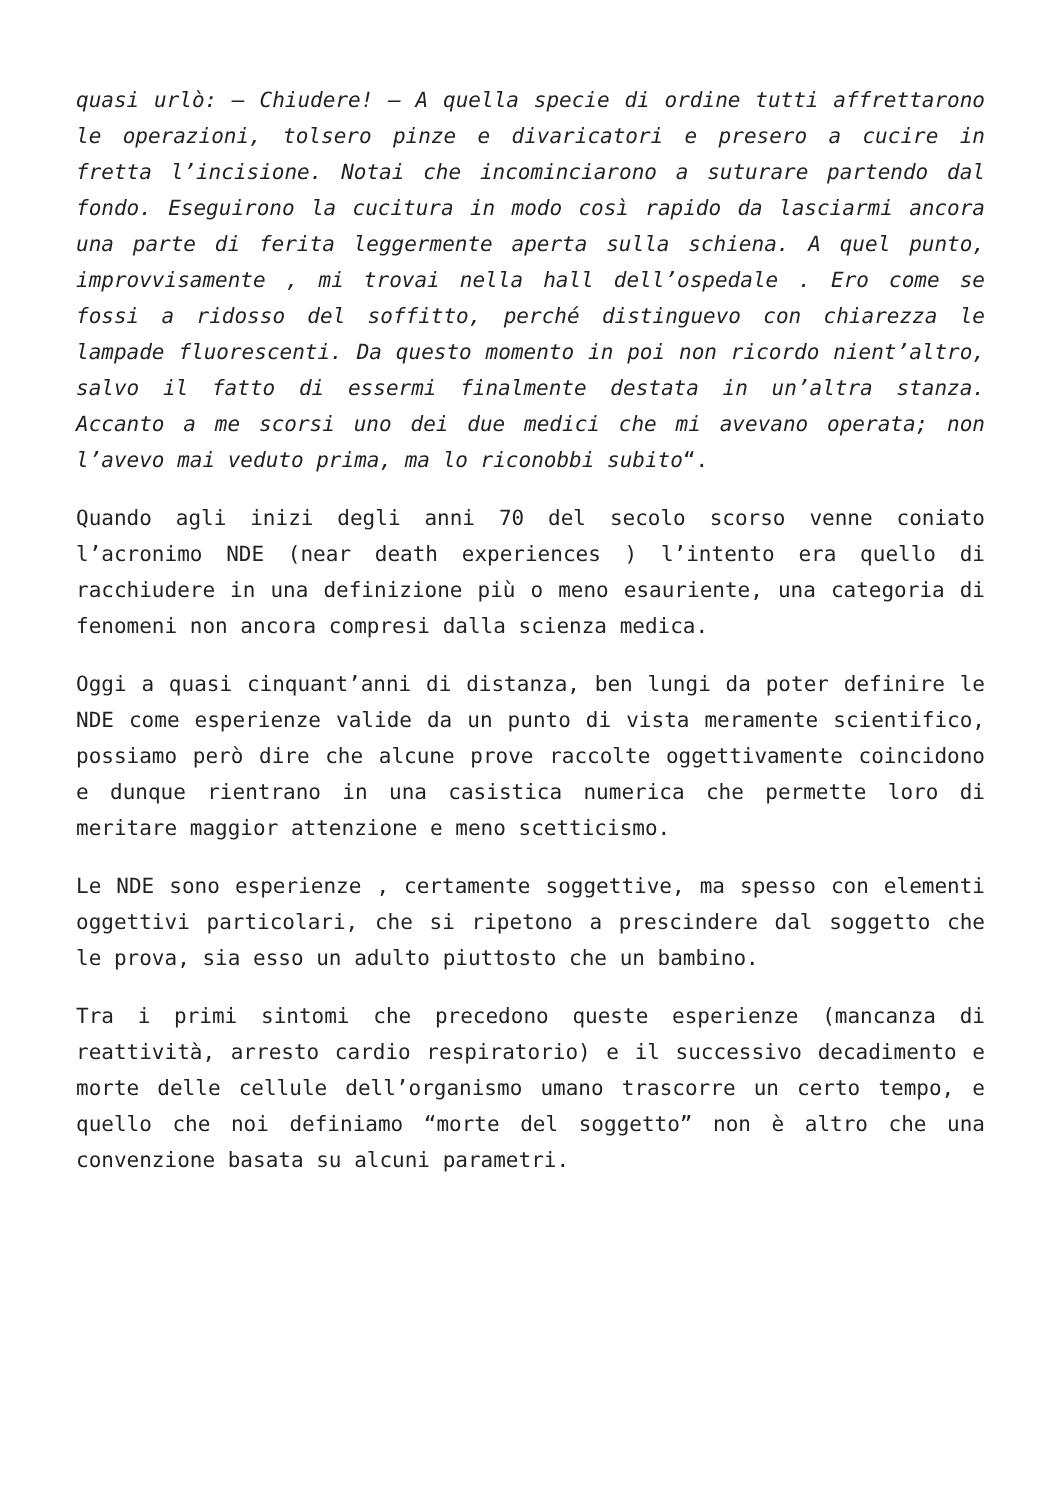quasi urlò: – Chiudere! – A quella specie di ordine tutti affrettarono le operazioni, tolsero pinze e divaricatori e presero a cucire in fretta l’incisione. Notai che incominciarono a suturare partendo dal fondo. Eseguirono la cucitura in modo così rapido da lasciarmi ancora una parte di ferita leggermente aperta sulla schiena. A quel punto, improvvisamente , mi trovai nella hall dell’ospedale . Ero come se fossi a ridosso del soffitto, perché distinguevo con chiarezza le lampade fluorescenti. Da questo momento in poi non ricordo nient’altro, salvo il fatto di essermi finalmente destata in un’altra stanza. Accanto a me scorsi uno dei due medici che mi avevano operata; non l’avevo mai veduto prima, ma lo riconobbi subito“.
Quando agli inizi degli anni 70 del secolo scorso venne coniato l’acronimo NDE (near death experiences ) l’intento era quello di racchiudere in una definizione più o meno esauriente, una categoria di fenomeni non ancora compresi dalla scienza medica.
Oggi a quasi cinquant’anni di distanza, ben lungi da poter definire le NDE come esperienze valide da un punto di vista meramente scientifico, possiamo però dire che alcune prove raccolte oggettivamente coincidono e dunque rientrano in una casistica numerica che permette loro di meritare maggior attenzione e meno scetticismo.
Le NDE sono esperienze , certamente soggettive, ma spesso con elementi oggettivi particolari, che si ripetono a prescindere dal soggetto che le prova, sia esso un adulto piuttosto che un bambino.
Tra i primi sintomi che precedono queste esperienze (mancanza di reattività, arresto cardio respiratorio) e il successivo decadimento e morte delle cellule dell’organismo umano trascorre un certo tempo, e quello che noi definiamo “morte del soggetto” non è altro che una convenzione basata su alcuni parametri.